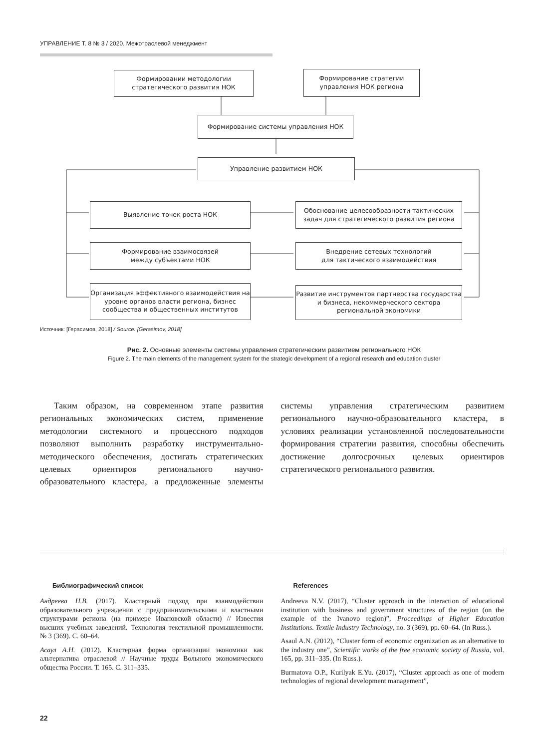УПРАВЛЕНИЕ Т. 8 № 3 / 2020. Межотраслевой менеджмент
Формировании методологии
стратегического развития НОК
Формирование стратегии
управления НОК региона
Формирование системы управления НОК
Управление развитием НОК
Выявление точек роста НОК
Обоснование целесообразности тактических задач для стратегического развития региона
Формирование взаимосвязей
между субъектами НОК
Внедрение сетевых технологий
для тактического взаимодействия
Организация эффективного взаимодействия на уровне органов власти региона, бизнес сообщества и общественных институтов
Развитие инструментов партнерства государства и бизнеса, некоммерческого сектора региональной экономики
Источник: [Герасимов, 2018] / Source: [Gerasimov, 2018]
Рис. 2. Основные элементы системы управления стратегическим развитием регионального НОК
Figure 2. The main elements of the management system for the strategic development of a regional research and education cluster
Таким образом, на современном этапе развития региональных экономических систем, применение методологии системного и процессного подходов позволяют выполнить разработку инструментально-методического обеспечения, достигать стратегических целевых ориентиров регионального научно-образовательного кластера, а предложенные элементы системы управления стратегическим развитием регионального научно-образовательного кластера, в условиях реализации установленной последовательности формирования стратегии развития, способны обеспечить достижение долгосрочных целевых ориентиров стратегического регионального развития.
Библиографический список
Андреева Н.В. (2017). Кластерный подход при взаимодействии образовательного учреждения с предпринимательскими и властными структурами региона (на примере Ивановской области) // Известия высших учебных заведений. Технология текстильной промышленности. № 3 (369). С. 60–64.
Асаул А.Н. (2012). Кластерная форма организации экономики как альтернатива отраслевой // Научные труды Вольного экономического общества России. Т. 165. С. 311–335.
References
Andreeva N.V. (2017), “Cluster approach in the interaction of educational institution with business and government structures of the region (on the example of the Ivanovo region)”, Proceedings of Higher Education Institutions. Textile Industry Technology, no. 3 (369), pp. 60–64. (In Russ.).
Asaul A.N. (2012), “Cluster form of economic organization as an alternative to the industry one”, Scientific works of the free economic society of Russia, vol. 165, pp. 311–335. (In Russ.).
Burmatova O.P., Kurilyak E.Yu. (2017), “Cluster approach as one of modern technologies of regional development management”,
22